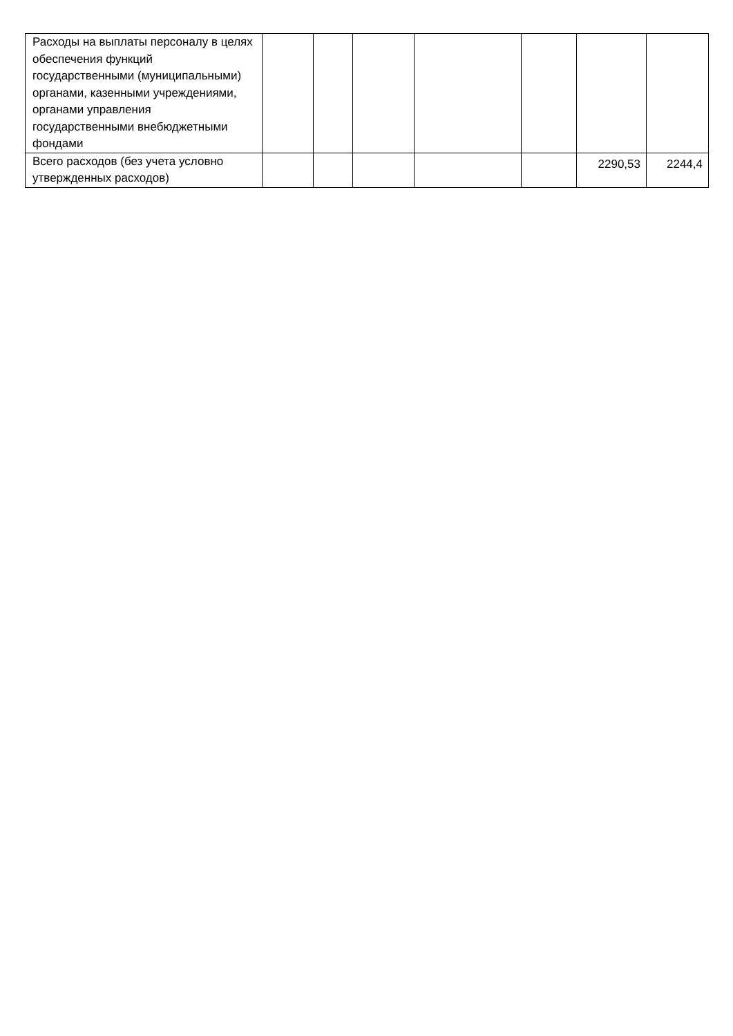| Расходы на выплаты персоналу в целях обеспечения функций государственными (муниципальными) органами, казенными учреждениями, органами управления государственными внебюджетными фондами | | | | | | | |
| Всего расходов (без учета условно утвержденных расходов) | | | | | | 2290,53 | 2244,4 |